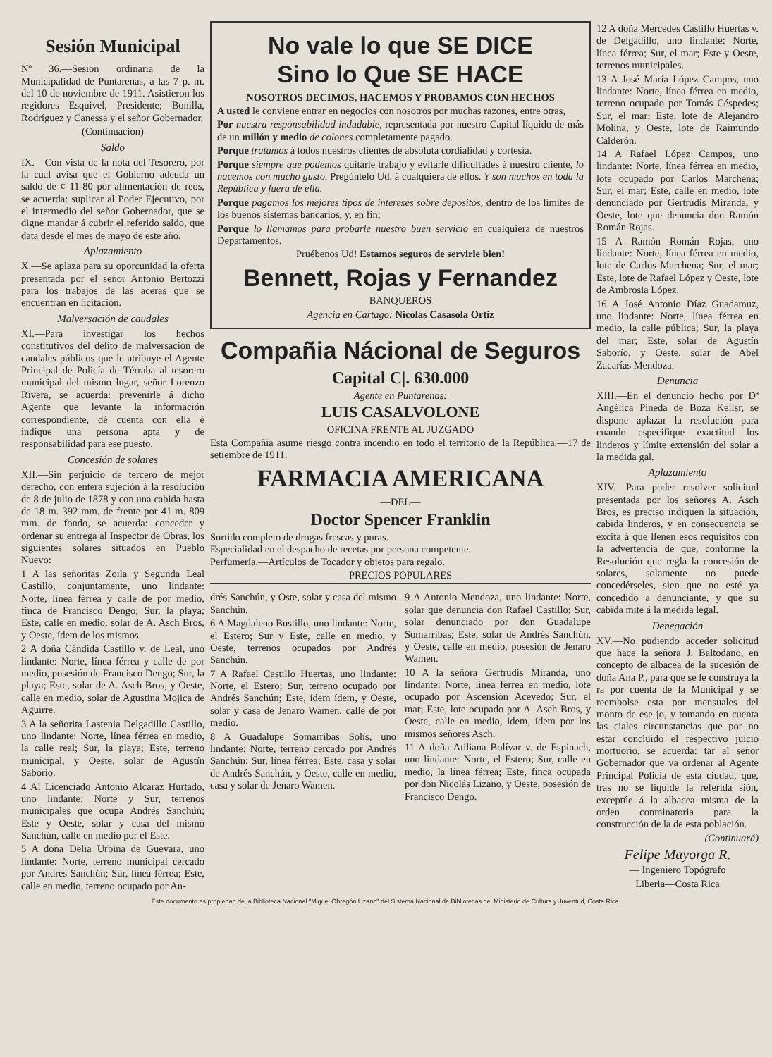Sesión Municipal
Nº 36.—Sesion ordinaria de la Municipalidad de Puntarenas, á las 7 p. m. del 10 de noviembre de 1911. Asistieron los regidores Esquivel, Presidente; Bonilla, Rodríguez y Canessa y el señor Gobernador.
(Continuación)
Saldo
IX.—Con vista de la nota del Tesorero, por la cual avisa que el Gobierno adeuda un saldo de ¢ 11-80 por alimentación de reos, se acuerda: suplicar al Poder Ejecutivo, por el intermedio del señor Gobernador, que se digne mandar á cubrir el referido saldo, que data desde el mes de mayo de este año.
Aplazamiento
X.—Se aplaza para su oporcunidad la oferta presentada por el señor Antonio Bertozzi para los trabajos de las aceras que se encuentran en licitación.
Malversación de caudales
XI.—Para investigar los hechos constitutivos del delito de malversación de caudales públicos que le atribuye el Agente Principal de Policía de Térraba al tesorero municipal del mismo lugar, señor Lorenzo Rivera, se acuerda: prevenirle á dicho Agente que levante la información correspondiente, dé cuenta con ella é indique una persona apta y de responsabilidad para ese puesto.
Concesión de solares
XII.—Sin perjuicio de tercero de mejor derecho, con entera sujeción á la resolución de 8 de julio de 1878 y con una cabida hasta de 18 m. 392 mm. de frente por 41 m. 809 mm. de fondo, se acuerda: conceder y ordenar su entrega al Inspector de Obras, los siguientes solares situados en Pueblo Nuevo:
1 A las señoritas Zoila y Segunda Leal Castillo, conjuntamente, uno lindante: Norte, línea férrea y calle de por medio, finca de Francisco Dengo; Sur, la playa; Este, calle en medio, solar de A. Asch Bros, y Oeste, ídem de los mismos.
2 A doña Cándida Castillo v. de Leal, uno lindante: Norte, línea férrea y calle de por medio, posesión de Francisco Dengo; Sur, la playa; Este, solar de A. Asch Bros, y Oeste, calle en medio, solar de Agustina Mojica de Aguirre.
3 A la señorita Lastenia Delgadillo Castillo, uno lindante: Norte, línea férrea en medio, la calle real; Sur, la playa; Este, terreno municipal, y Oeste, solar de Agustín Saborío.
4 Al Licenciado Antonio Alcaraz Hurtado, uno lindante: Norte y Sur, terrenos municipales que ocupa Andrés Sanchún; Este y Oeste, solar y casa del mismo Sanchún, calle en medio por el Este.
5 A doña Delia Urbina de Guevara, uno lindante: Norte, terreno municipal cercado por Andrés Sanchún; Sur, línea férrea; Este, calle en medio, terreno ocupado por An-
No vale lo que SE DICE
Sino lo Que SE HACE
NOSOTROS DECIMOS, HACEMOS Y PROBAMOS CON HECHOS
A usted le conviene entrar en negocios con nosotros por muchas razones, entre otras,
Por nuestra responsabilidad indudable, representada por nuestro Capital líquido de más de un millón y medio de colones completamente pagado.
Porque tratamos á todos nuestros clientes de absoluta cordialidad y cortesía.
Porque siempre que podemos quitarle trabajo y evitarle dificultades á nuestro cliente, lo hacemos con mucho gusto. Pregúntelo Ud. á cualquiera de ellos. Y son muchos en toda la República y fuera de ella.
Porque pagamos los mejores tipos de intereses sobre depósitos, dentro de los límites de los buenos sistemas bancarios, y, en fin;
Porque lo llamamos para probarle nuestro buen servicio en cualquiera de nuestros Departamentos.
Pruébenos Ud! Estamos seguros de servirle bien!
Bennett, Rojas y Fernandez
BANQUEROS
Agencia en Cartago: Nicolas Casasola Ortiz
Compañia Nácional de Seguros
Capital C|. 630.000
Agente en Puntarenas:
LUIS CASALVOLONE
OFICINA FRENTE AL JUZGADO
Esta Compañia asume riesgo contra incendio en todo el territorio de la República.—17 de setiembre de 1911.
FARMACIA AMERICANA
—DEL—
Doctor Spencer Franklin
Surtido completo de drogas frescas y puras.
Especialidad en el despacho de recetas por persona competente.
Perfumería.—Artículos de Tocador y objetos para regalo.
— PRECIOS POPULARES —
drés Sanchún, y Oste, solar y casa del mismo Sanchún.
6 A Magdaleno Bustillo, uno lindante: Norte, el Estero; Sur y Este, calle en medio, y Oeste, terrenos ocupados por Andrés Sanchún.
7 A Rafael Castillo Huertas, uno lindante: Norte, el Estero; Sur, terreno ocupado por Andrés Sanchún; Este, ídem ídem, y Oeste, solar y casa de Jenaro Wamen, calle de por medio.
8 A Guadalupe Somarribas Solís, uno lindante: Norte, terreno cercado por Andrés Sanchún; Sur, línea férrea; Este, casa y solar de Andrés Sanchún, y Oeste, calle en medio, casa y solar de Jenaro Wamen.
9 A Antonio Mendoza, uno lindante: Norte, solar que denuncia don Rafael Castillo; Sur, solar denunciado por don Guadalupe Somarribas; Este, solar de Andrés Sanchún, y Oeste, calle en medio, posesión de Jenaro Wamen.
10 A la señora Gertrudis Miranda, uno lindante: Norte, línea férrea en medio, lote ocupado por Ascensión Acevedo; Sur, el mar; Este, lote ocupado por A. Asch Bros, y Oeste, calle en medio, idem, ídem por los mismos señores Asch.
11 A doña Atiliana Bolívar v. de Espinach, uno lindante: Norte, el Estero; Sur, calle en medio, la línea férrea; Este, finca ocupada por don Nicolás Lizano, y Oeste, posesión de Francisco Dengo.
12 A doña Mercedes Castillo Huertas v. de Delgadillo, uno lindante: Norte, línea férrea; Sur, el mar; Este y Oeste, terrenos municipales.
13 A José María López Campos, uno lindante: Norte, línea férrea en medio, terreno ocupado por Tomás Céspedes; Sur, el mar; Este, lote de Alejandro Molina, y Oeste, lote de Raimundo Calderón.
14 A Rafael López Campos, uno lindante: Norte, línea férrea en medio, lote ocupado por Carlos Marchena; Sur, el mar; Este, calle en medio, lote denunciado por Gertrudis Miranda, y Oeste, lote que denuncia don Ramón Román Rojas.
15 A Ramón Román Rojas, uno lindante: Norte, línea férrea en medio, lote de Carlos Marchena; Sur, el mar; Este, lote de Rafael López y Oeste, lote de Ambrosia López.
16 A José Antonio Díaz Guadamuz, uno lindante: Norte, línea férrea en medio, la calle pública; Sur, la playa del mar; Este, solar de Agustín Saborío, y Oeste, solar de Abel Zacarías Mendoza.
Denuncia
XIII.—En el denuncio hecho por Dª Angélica Pineda de Boza Kellsr, se dispone aplazar la resolución para cuando especifique exactitud los linderos y límite extensión del solar a la medida gal.
Aplazamiento
XIV.—Para poder resolver solicitud presentada por los señores A. Asch Bros, es preciso indiquen la situación, cabida linderos, y en consecuencia se excita á que llenen esos requisitos con la advertencia de que, conforme la Resolución que regla la concesión de solares, solamente no puede concedérseles, sien que no esté ya concedido a denunciante, y que su cabida mite á la medida legal.
Denegación
XV.—No pudiendo acceder solicitud que hace la señora J. Baltodano, en concepto de albacea de la sucesión de doña Ana P., para que se le construya la ra por cuenta de la Municipal y se reembolse esta por mensuales del monto de ese jo, y tomando en cuenta las ciales circunstancias que por no estar concluido el respectivo juicio mortuorio, se acuerda: tar al señor Gobernador que va ordenar al Agente Principal Policía de esta ciudad, que, tras no se liquide la referida sión, exceptúe á la albacea misma de la orden conminatoria para la construcción de la de esta población.
(Continuará)
Felipe Mayorga R.
— Ingeniero Topógrafo
Liberia—Costa Rica
Este documento es propiedad de la Biblioteca Nacional "Miguel Obregón Lizano" del Sistema Nacional de Bibliotecas del Ministerio de Cultura y Juventud, Costa Rica.